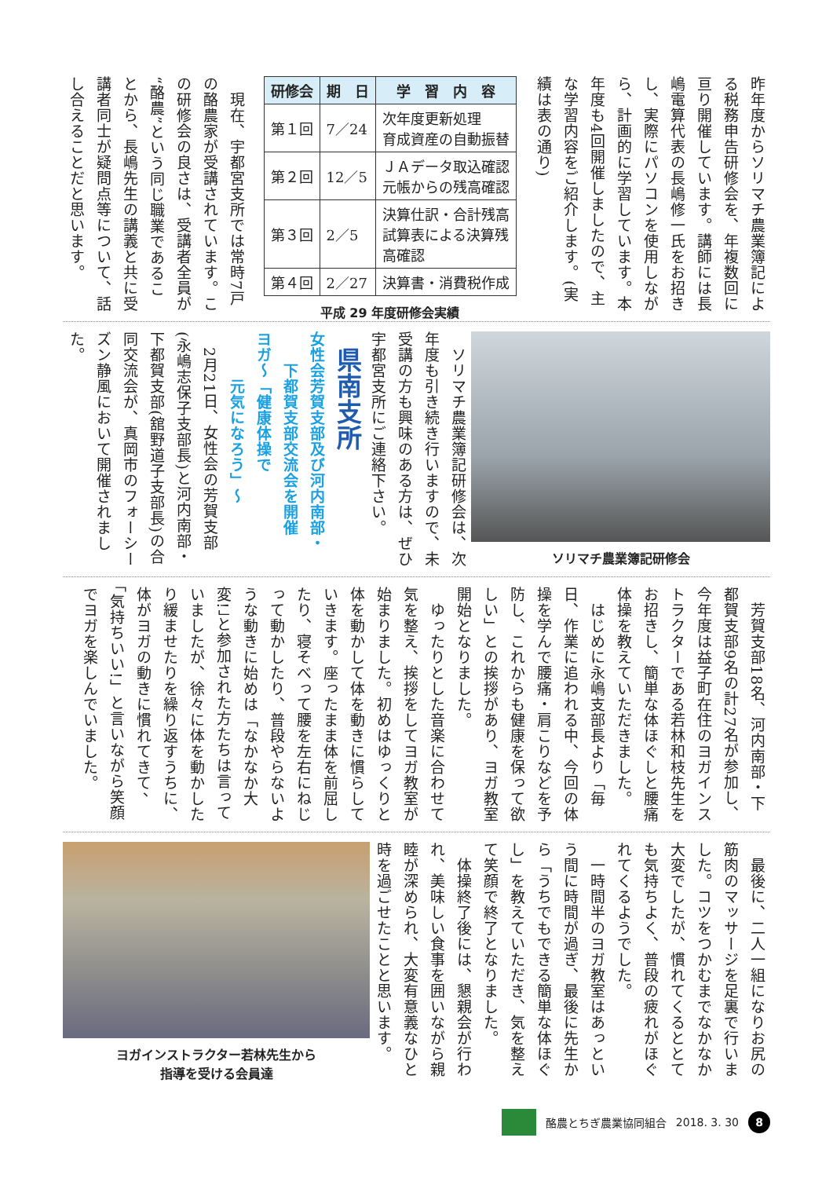昨年度からソリマチ農業簿記による税務申告研修会を、年複数回に亘り開催しています。講師には長嶋電算代表の長嶋修一氏をお招きし、実際にパソコンを使用しながら、計画的に学習しています。本年度も4回開催しましたので、主な学習内容をご紹介します。(実績は表の通り)
| 研修会 | 期 日 | 学 習 内 容 |
| --- | --- | --- |
| 第１回 | 7／24 | 次年度更新処理 育成資産の自動振替 |
| 第２回 | 12／5 | ＪＡデータ取込確認 元帳からの残高確認 |
| 第３回 | 2／5 | 決算仕訳・合計残高 試算表による決算残 高確認 |
| 第４回 | 2／27 | 決算書・消費税作成 |
平成 29 年度研修会実績
　現在、宇都宮支所では常時7戸の酪農家が受講されています。この研修会の良さは、受講者全員が“酪農”という同じ職業であることから、長嶋先生の講義と共に受講者同士が疑問点等について、話し合えることだと思います。
ソリマチ農業簿記研修会
　ソリマチ農業簿記研修会は、次年度も引き続き行いますので、未受講の方も興味のある方は、ぜひ宇都宮支所にご連絡下さい。
県南支所
女性会芳賀支部及び河内南部・
　　下都賀支部交流会を開催
ヨガ～「健康体操で
　　　元気になろう」～
　2月21日、女性会の芳賀支部(永嶋志保子支部長)と河内南部・下都賀支部(舘野道子支部長)の合同交流会が、真岡市のフォーシーズン静風において開催されました。
　芳賀支部18名、河内南部・下都賀支部9名の計27名が参加し、今年度は益子町在住のヨガインストラクターである若林和枝先生をお招きし、簡単な体ほぐしと腰痛体操を教えていただきました。
　はじめに永嶋支部長より「毎日、作業に追われる中、今回の体操を学んで腰痛・肩こりなどを予防し、これからも健康を保って欲しい」との挨拶があり、ヨガ教室開始となりました。
　ゆったりとした音楽に合わせて気を整え、挨拶をしてヨガ教室が始まりました。初めはゆっくりと体を動かして体を動きに慣らしていきます。座ったまま体を前屈したり、寝そべって腰を左右にねじって動かしたり、普段やらないような動きに始めは「なかなか大変!」と参加された方たちは言っていましたが、徐々に体を動かしたり緩ませたりを繰り返すうちに、体がヨガの動きに慣れてきて、「気持ちいい!」と言いながら笑顔でヨガを楽しんでいました。
　最後に、二人一組になりお尻の筋肉のマッサージを足裏で行いました。コツをつかむまでなかなか大変でしたが、慣れてくるととても気持ちよく、普段の疲れがほぐれてくるようでした。
　一時間半のヨガ教室はあっという間に時間が過ぎ、最後に先生から「うちでもできる簡単な体ほぐし」を教えていただき、気を整えて笑顔で終了となりました。
　体操終了後には、懇親会が行われ、美味しい食事を囲いながら親睦が深められ、大変有意義なひと時を過ごせたことと思います。
ヨガインストラクター若林先生から
指導を受ける会員達
酪農とちぎ農業協同組合 2018. 3. 30 8